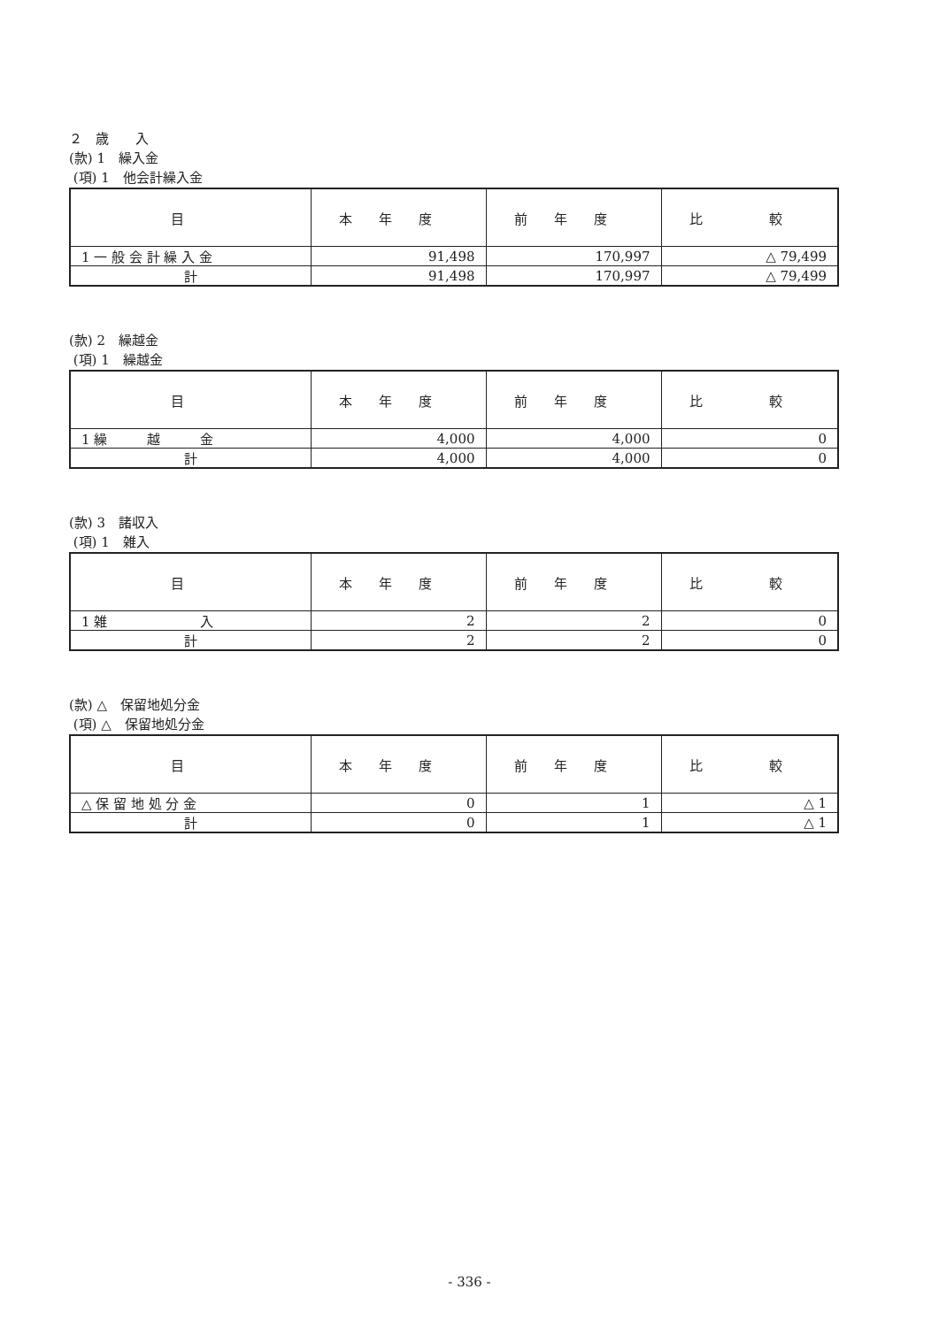２　歳　　入
(款) 1　繰入金
(項) 1　他会計繰入金
| 目 | 本年度 | 前年度 | 比 較 |
| --- | --- | --- | --- |
| 1 一 般 会 計 繰 入 金 | 91,498 | 170,997 | △ 79,499 |
| 計 | 91,498 | 170,997 | △ 79,499 |
(款) 2　繰越金
(項) 1　繰越金
| 目 | 本年度 | 前年度 | 比 較 |
| --- | --- | --- | --- |
| 1 繰 越 金 | 4,000 | 4,000 | 0 |
| 計 | 4,000 | 4,000 | 0 |
(款) 3　諸収入
(項) 1　雑入
| 目 | 本年度 | 前年度 | 比 較 |
| --- | --- | --- | --- |
| 1 雑 入 | 2 | 2 | 0 |
| 計 | 2 | 2 | 0 |
(款) △　保留地処分金
(項) △　保留地処分金
| 目 | 本年度 | 前年度 | 比 較 |
| --- | --- | --- | --- |
| △ 保 留 地 処 分 金 | 0 | 1 | △ 1 |
| 計 | 0 | 1 | △ 1 |
- 336 -